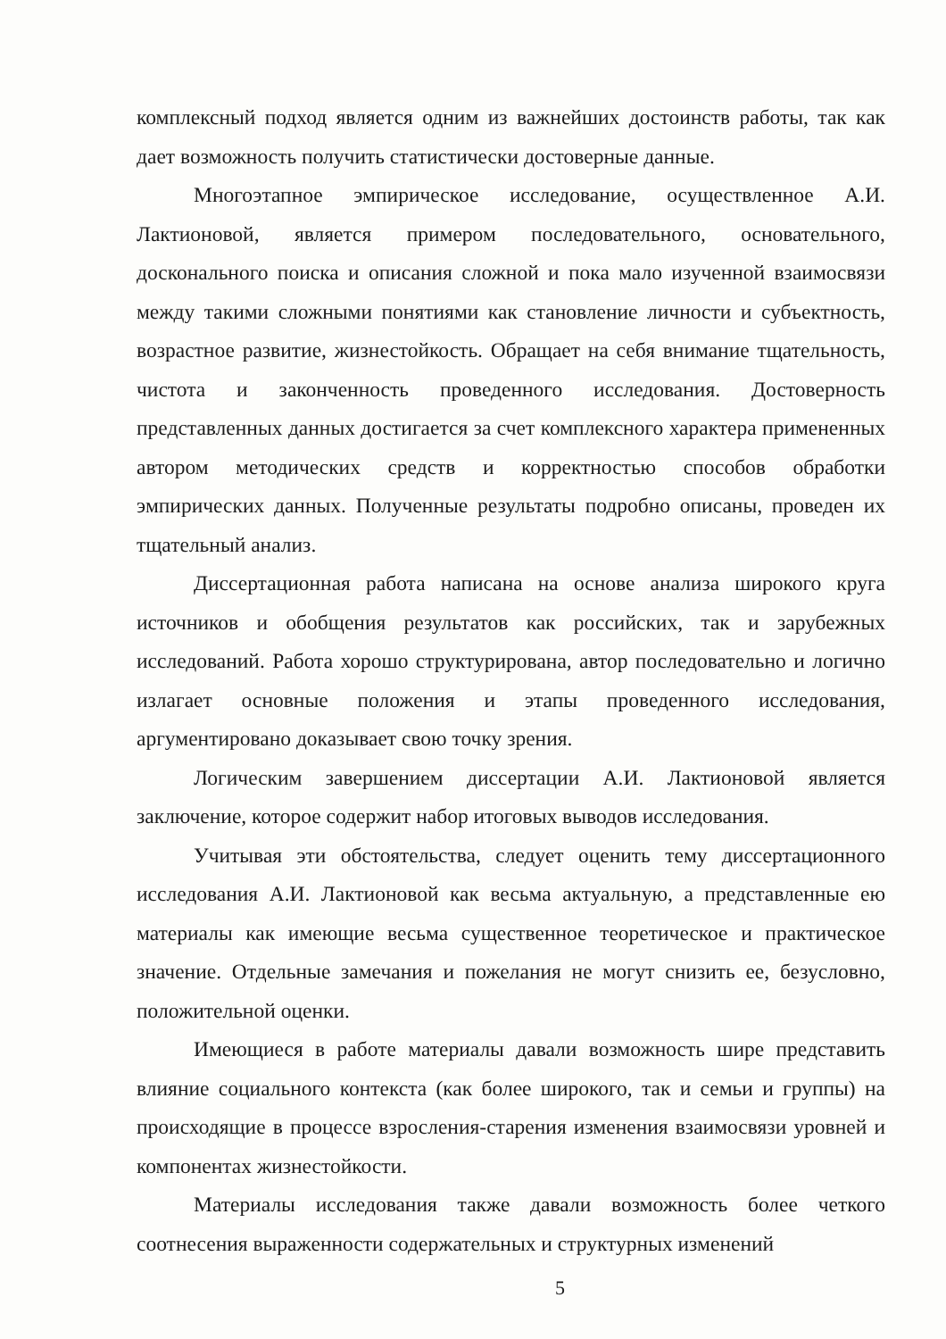комплексный подход является одним из важнейших достоинств работы, так как дает возможность получить статистически достоверные данные.
Многоэтапное эмпирическое исследование, осуществленное А.И. Лактионовой, является примером последовательного, основательного, досконального поиска и описания сложной и пока мало изученной взаимосвязи между такими сложными понятиями как становление личности и субъектность, возрастное развитие, жизнестойкость. Обращает на себя внимание тщательность, чистота и законченность проведенного исследования. Достоверность представленных данных достигается за счет комплексного характера примененных автором методических средств и корректностью способов обработки эмпирических данных. Полученные результаты подробно описаны, проведен их тщательный анализ.
Диссертационная работа написана на основе анализа широкого круга источников и обобщения результатов как российских, так и зарубежных исследований. Работа хорошо структурирована, автор последовательно и логично излагает основные положения и этапы проведенного исследования, аргументировано доказывает свою точку зрения.
Логическим завершением диссертации А.И. Лактионовой является заключение, которое содержит набор итоговых выводов исследования.
Учитывая эти обстоятельства, следует оценить тему диссертационного исследования А.И. Лактионовой как весьма актуальную, а представленные ею материалы как имеющие весьма существенное теоретическое и практическое значение. Отдельные замечания и пожелания не могут снизить ее, безусловно, положительной оценки.
Имеющиеся в работе материалы давали возможность шире представить влияние социального контекста (как более широкого, так и семьи и группы) на происходящие в процессе взросления-старения изменения взаимосвязи уровней и компонентах жизнестойкости.
Материалы исследования также давали возможность более четкого соотнесения выраженности содержательных и структурных изменений
5